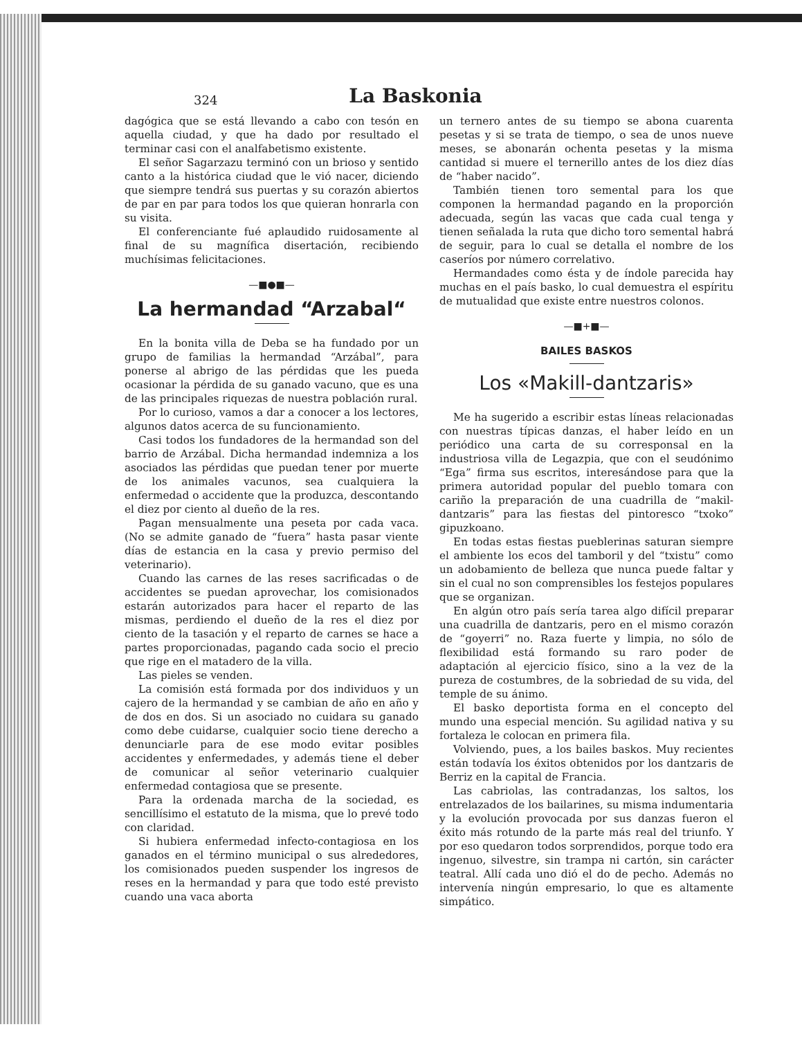324 La Baskonia
dagógica que se está llevando a cabo con tesón en aquella ciudad, y que ha dado por resultado el terminar casi con el analfabetismo existente.
El señor Sagarzazu terminó con un brioso y sentido canto a la histórica ciudad que le vió nacer, diciendo que siempre tendrá sus puertas y su corazón abiertos de par en par para todos los que quieran honrarla con su visita.
El conferenciante fué aplaudido ruidosamente al final de su magnífica disertación, recibiendo muchísimas felicitaciones.
—■●■—
La hermandad “Arzabal“
En la bonita villa de Deba se ha fundado por un grupo de familias la hermandad “Arzábal”, para ponerse al abrigo de las pérdidas que les pueda ocasionar la pérdida de su ganado vacuno, que es una de las principales riquezas de nuestra población rural.
Por lo curioso, vamos a dar a conocer a los lectores, algunos datos acerca de su funcionamiento.
Casi todos los fundadores de la hermandad son del barrio de Arzábal. Dicha hermandad indemniza a los asociados las pérdidas que puedan tener por muerte de los animales vacunos, sea cualquiera la enfermedad o accidente que la produzca, descontando el diez por ciento al dueño de la res.
Pagan mensualmente una peseta por cada vaca. (No se admite ganado de “fuera” hasta pasar viente días de estancia en la casa y previo permiso del veterinario).
Cuando las carnes de las reses sacrificadas o de accidentes se puedan aprovechar, los comisionados estarán autorizados para hacer el reparto de las mismas, perdiendo el dueño de la res el diez por ciento de la tasación y el reparto de carnes se hace a partes proporcionadas, pagando cada socio el precio que rige en el matadero de la villa.
Las pieles se venden.
La comisión está formada por dos individuos y un cajero de la hermandad y se cambian de año en año y de dos en dos. Si un asociado no cuidara su ganado como debe cuidarse, cualquier socio tiene derecho a denunciarle para de ese modo evitar posibles accidentes y enfermedades, y además tiene el deber de comunicar al señor veterinario cualquier enfermedad contagiosa que se presente.
Para la ordenada marcha de la sociedad, es sencillísimo el estatuto de la misma, que lo prevé todo con claridad.
Si hubiera enfermedad infecto-contagiosa en los ganados en el término municipal o sus alrededores, los comisionados pueden suspender los ingresos de reses en la hermandad y para que todo esté previsto cuando una vaca aborta
un ternero antes de su tiempo se abona cuarenta pesetas y si se trata de tiempo, o sea de unos nueve meses, se abonarán ochenta pesetas y la misma cantidad si muere el ternerillo antes de los diez días de “haber nacido”.
También tienen toro semental para los que componen la hermandad pagando en la proporción adecuada, según las vacas que cada cual tenga y tienen señalada la ruta que dicho toro semental habrá de seguir, para lo cual se detalla el nombre de los caseríos por número correlativo.
Hermandades como ésta y de índole parecida hay muchas en el país basko, lo cual demuestra el espíritu de mutualidad que existe entre nuestros colonos.
—■+■—
BAILES BASKOS
Los «Makill-dantzaris»
Me ha sugerido a escribir estas líneas relacionadas con nuestras típicas danzas, el haber leído en un periódico una carta de su corresponsal en la industriosa villa de Legazpia, que con el seudónimo “Ega” firma sus escritos, interesándose para que la primera autoridad popular del pueblo tomara con cariño la preparación de una cuadrilla de “makil-dantzaris” para las fiestas del pintoresco “txoko” gipuzkoano.
En todas estas fiestas pueblerinas saturan siempre el ambiente los ecos del tamboril y del “txistu” como un adobamiento de belleza que nunca puede faltar y sin el cual no son comprensibles los festejos populares que se organizan.
En algún otro país sería tarea algo difícil preparar una cuadrilla de dantzaris, pero en el mismo corazón de “goyerri” no. Raza fuerte y limpia, no sólo de flexibilidad está formando su raro poder de adaptación al ejercicio físico, sino a la vez de la pureza de costumbres, de la sobriedad de su vida, del temple de su ánimo.
El basko deportista forma en el concepto del mundo una especial mención. Su agilidad nativa y su fortaleza le colocan en primera fila.
Volviendo, pues, a los bailes baskos. Muy recientes están todavía los éxitos obtenidos por los dantzaris de Berriz en la capital de Francia.
Las cabriolas, las contradanzas, los saltos, los entrelazados de los bailarines, su misma indumentaria y la evolución provocada por sus danzas fueron el éxito más rotundo de la parte más real del triunfo. Y por eso quedaron todos sorprendidos, porque todo era ingenuo, silvestre, sin trampa ni cartón, sin carácter teatral. Allí cada uno dió el do de pecho. Además no intervenía ningún empresario, lo que es altamente simpático.